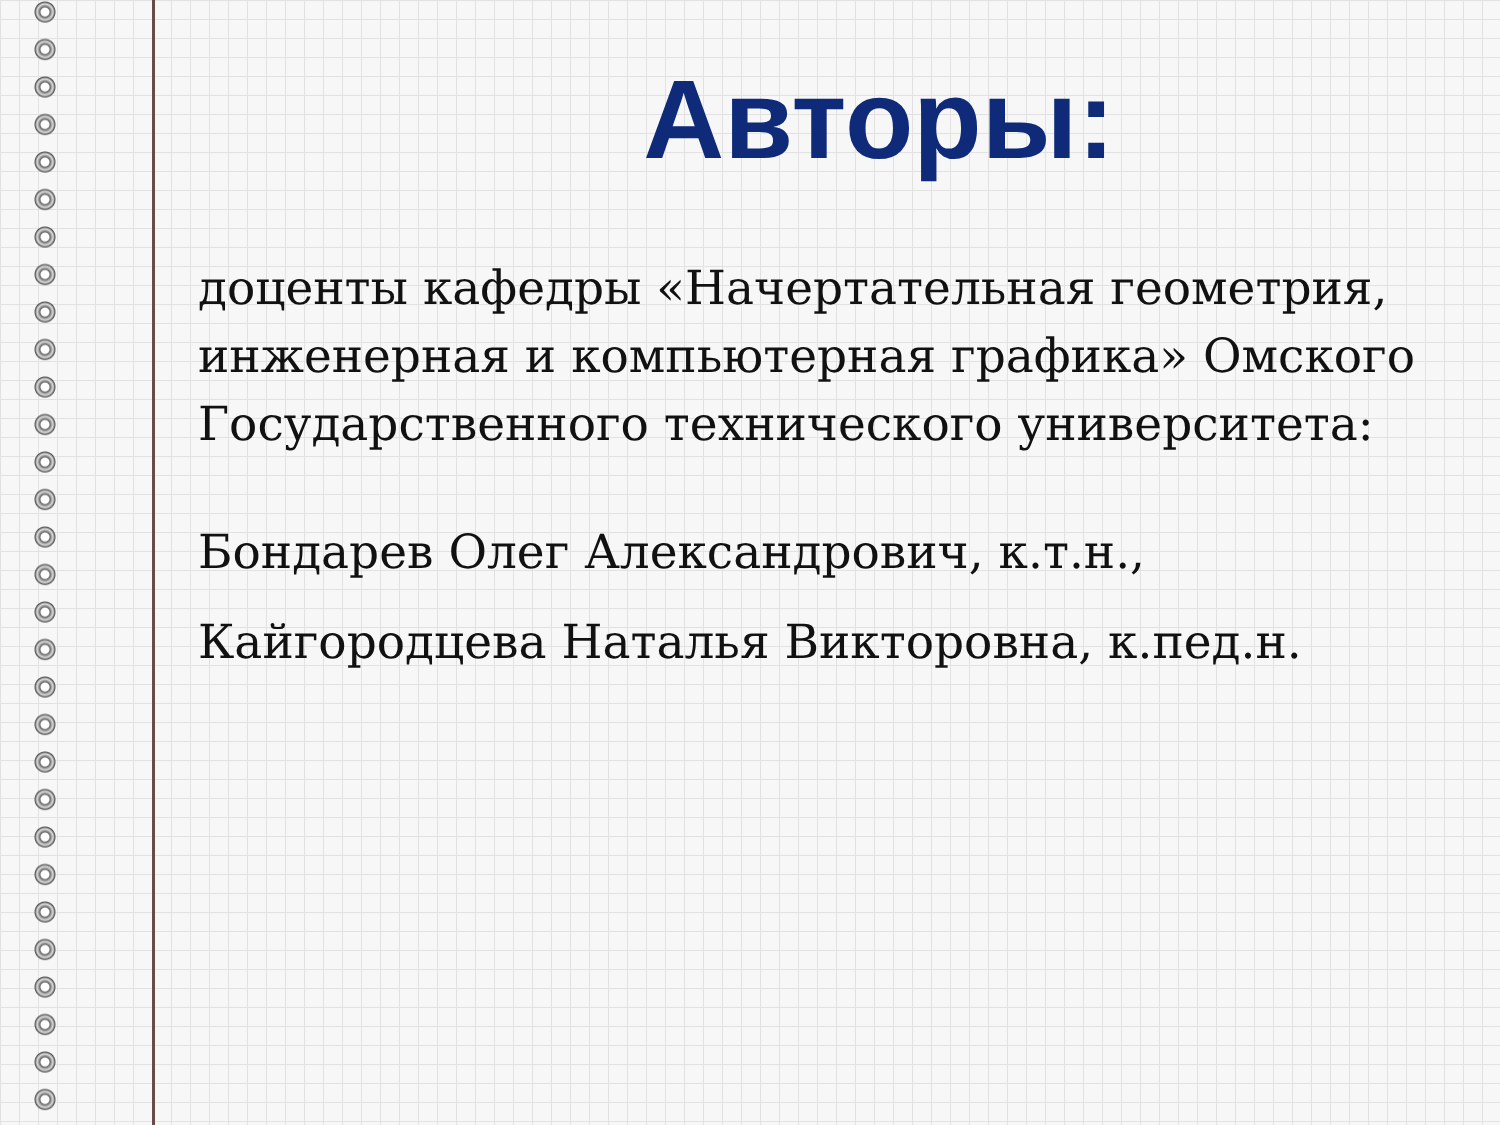Авторы:
доценты кафедры «Начертательная геометрия, инженерная и компьютерная графика» Омского Государственного технического университета:
Бондарев Олег Александрович, к.т.н.,
Кайгородцева Наталья Викторовна, к.пед.н.